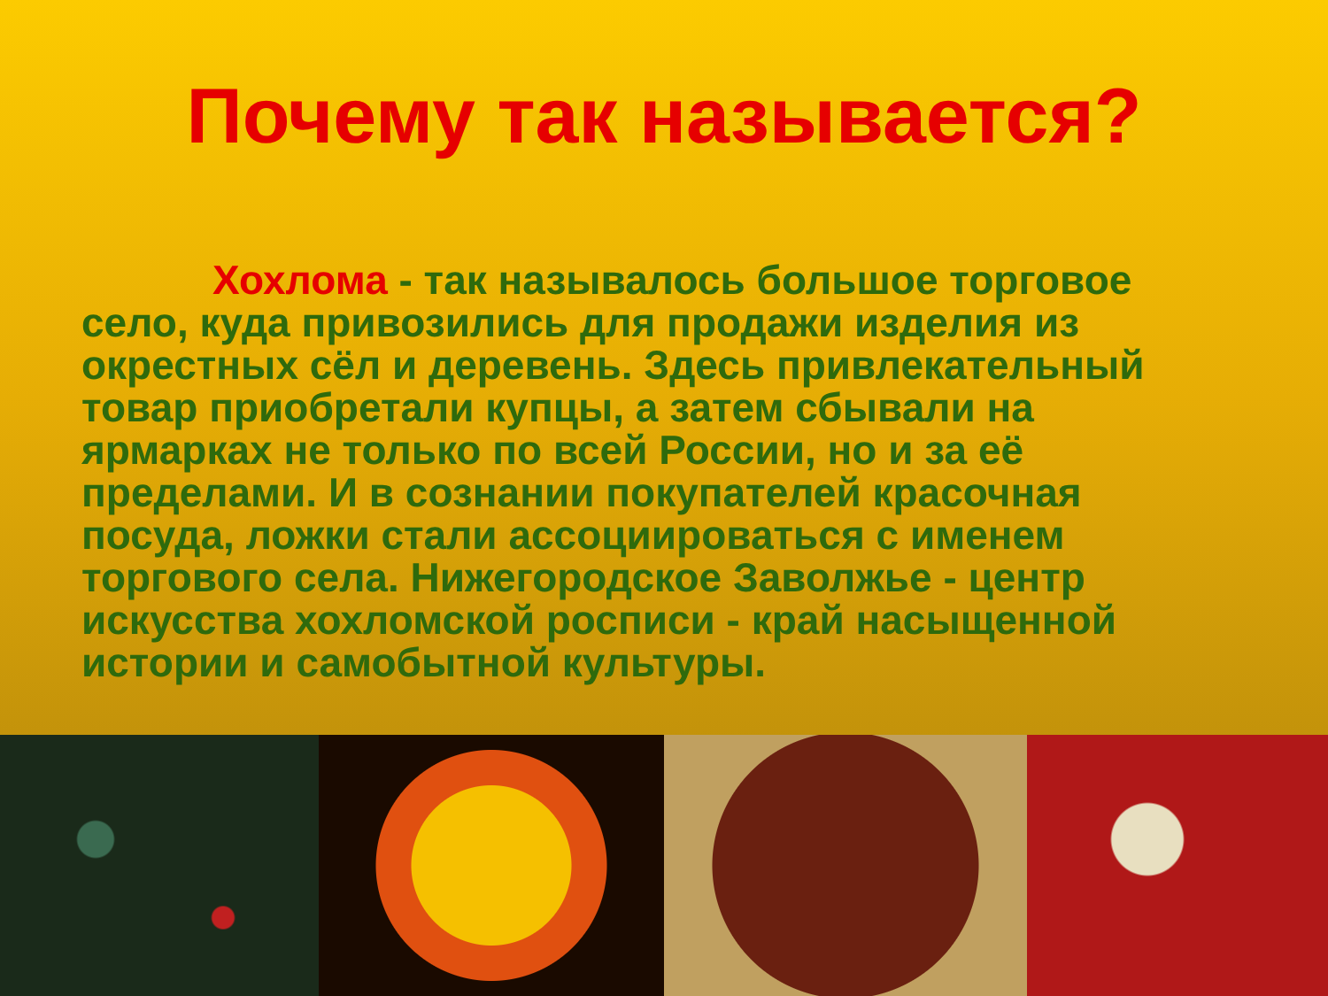Почему так называется?
Хохлома - так называлось большое торговое село, куда привозились для продажи изделия из окрестных сёл и деревень. Здесь привлекательный товар приобретали купцы, а затем сбывали на ярмарках не только по всей России, но и за её пределами. И в сознании покупателей красочная посуда, ложки стали ассоциироваться с именем торгового села. Нижегородское Заволжье - центр искусства хохломской росписи - край насыщенной истории и самобытной культуры.